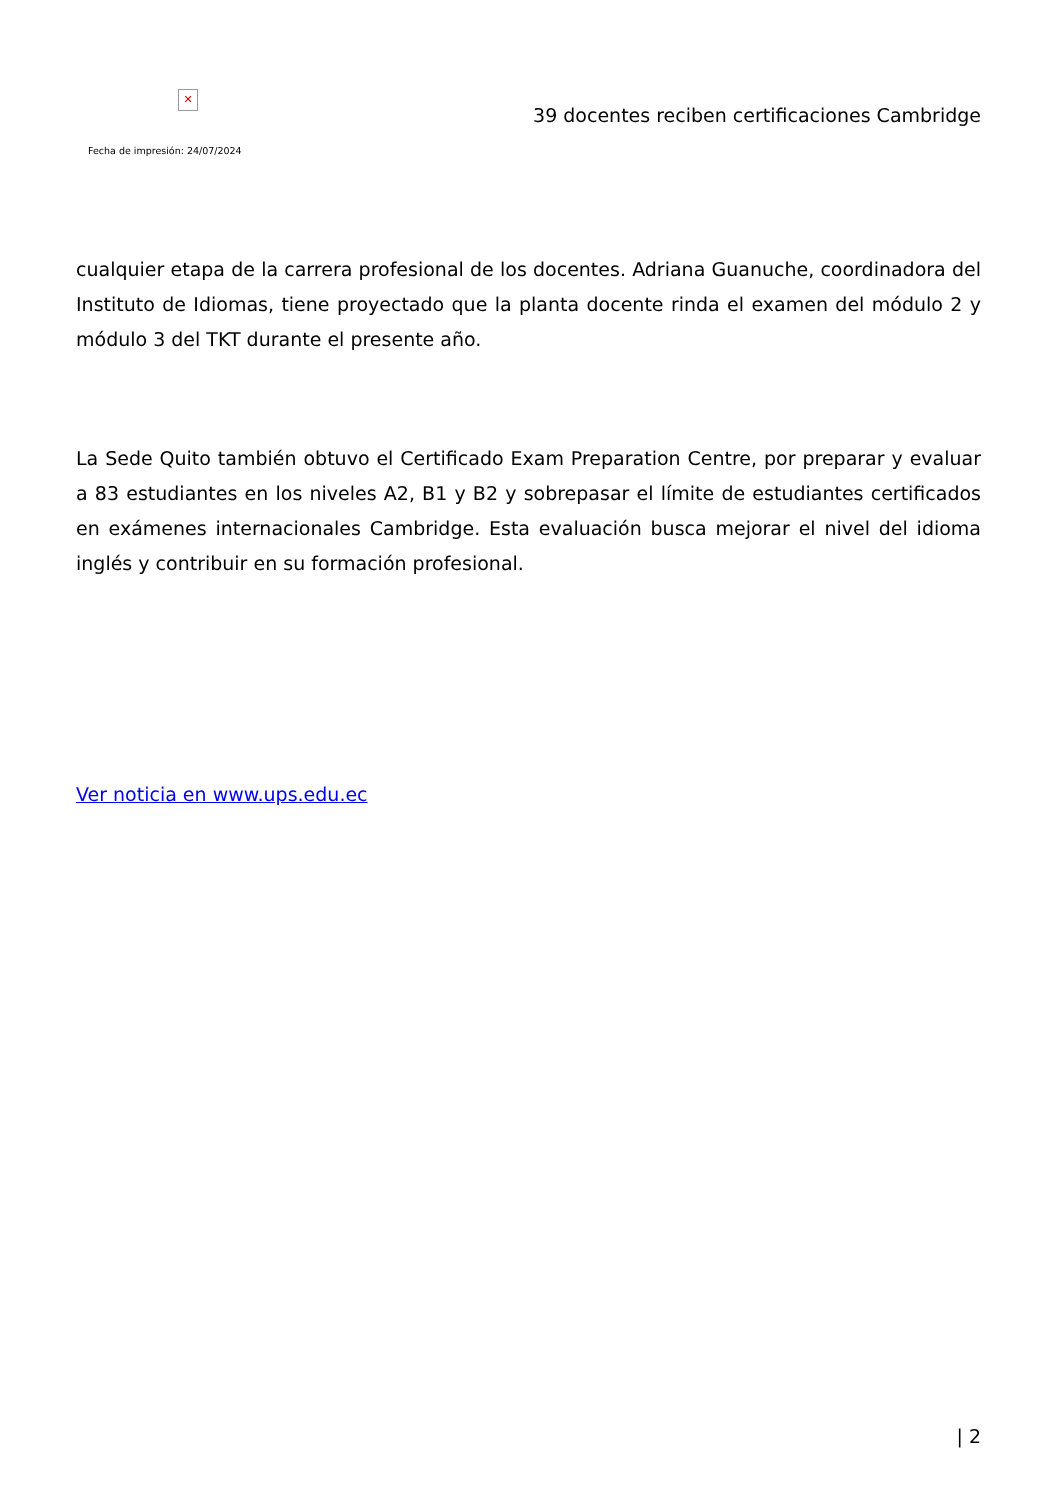✕
Fecha de impresión: 24/07/2024
39 docentes reciben certificaciones Cambridge
cualquier etapa de la carrera profesional de los docentes. Adriana Guanuche, coordinadora del Instituto de Idiomas, tiene proyectado que la planta docente rinda el examen del módulo 2 y módulo 3 del TKT durante el presente año.
La Sede Quito también obtuvo el Certificado Exam Preparation Centre, por preparar y evaluar a 83 estudiantes en los niveles A2, B1 y B2 y sobrepasar el límite de estudiantes certificados en exámenes internacionales Cambridge. Esta evaluación busca mejorar el nivel del idioma inglés y contribuir en su formación profesional.
Ver noticia en www.ups.edu.ec
| 2